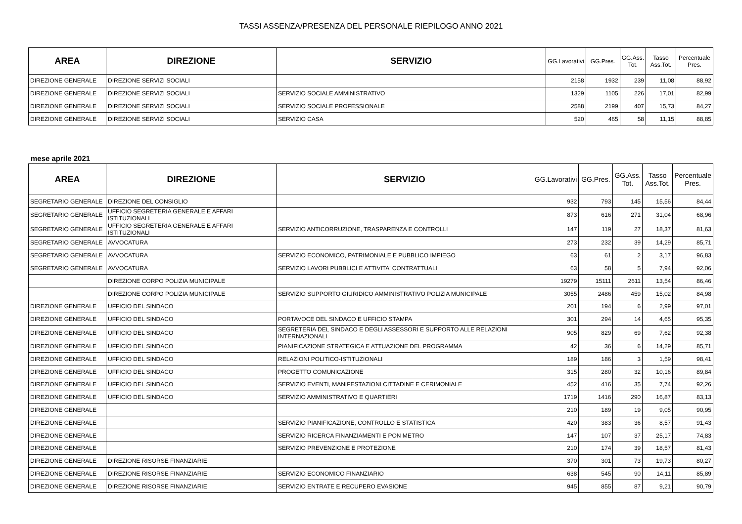TASSI ASSENZA/PRESENZA DEL PERSONALE RIEPILOGO ANNO 2021
| AREA | DIREZIONE | SERVIZIO | GG.Lavorativi | GG.Pres. | GG.Ass. Tot. | Tasso Ass.Tot. | Percentuale Pres. |
| --- | --- | --- | --- | --- | --- | --- | --- |
| DIREZIONE GENERALE | DIREZIONE SERVIZI SOCIALI | | 2158 | 1932 | 239 | 11,08 | 88,92 |
| DIREZIONE GENERALE | DIREZIONE SERVIZI SOCIALI | SERVIZIO SOCIALE AMMINISTRATIVO | 1329 | 1105 | 226 | 17,01 | 82,99 |
| DIREZIONE GENERALE | DIREZIONE SERVIZI SOCIALI | SERVIZIO SOCIALE PROFESSIONALE | 2588 | 2199 | 407 | 15,73 | 84,27 |
| DIREZIONE GENERALE | DIREZIONE SERVIZI SOCIALI | SERVIZIO CASA | 520 | 465 | 58 | 11,15 | 88,85 |
mese aprile 2021
| AREA | DIREZIONE | SERVIZIO | GG.Lavorativi | GG.Pres. | GG.Ass. Tot. | Tasso Ass.Tot. | Percentuale Pres. |
| --- | --- | --- | --- | --- | --- | --- | --- |
| SEGRETARIO GENERALE | DIREZIONE DEL CONSIGLIO | | 932 | 793 | 145 | 15,56 | 84,44 |
| SEGRETARIO GENERALE | UFFICIO SEGRETERIA GENERALE E AFFARI ISTITUZIONALI | | 873 | 616 | 271 | 31,04 | 68,96 |
| SEGRETARIO GENERALE | UFFICIO SEGRETERIA GENERALE E AFFARI ISTITUZIONALI | SERVIZIO ANTICORRUZIONE, TRASPARENZA E CONTROLLI | 147 | 119 | 27 | 18,37 | 81,63 |
| SEGRETARIO GENERALE | AVVOCATURA | | 273 | 232 | 39 | 14,29 | 85,71 |
| SEGRETARIO GENERALE | AVVOCATURA | SERVIZIO ECONOMICO, PATRIMONIALE E PUBBLICO IMPIEGO | 63 | 61 | 2 | 3,17 | 96,83 |
| SEGRETARIO GENERALE | AVVOCATURA | SERVIZIO LAVORI PUBBLICI E ATTIVITA' CONTRATTUALI | 63 | 58 | 5 | 7,94 | 92,06 |
| | DIREZIONE CORPO POLIZIA MUNICIPALE | | 19279 | 15111 | 2611 | 13,54 | 86,46 |
| | DIREZIONE CORPO POLIZIA MUNICIPALE | SERVIZIO SUPPORTO GIURIDICO AMMINISTRATIVO POLIZIA MUNICIPALE | 3055 | 2486 | 459 | 15,02 | 84,98 |
| DIREZIONE GENERALE | UFFICIO DEL SINDACO | | 201 | 194 | 6 | 2,99 | 97,01 |
| DIREZIONE GENERALE | UFFICIO DEL SINDACO | PORTAVOCE DEL SINDACO E UFFICIO STAMPA | 301 | 294 | 14 | 4,65 | 95,35 |
| DIREZIONE GENERALE | UFFICIO DEL SINDACO | SEGRETERIA DEL SINDACO E DEGLI ASSESSORI E SUPPORTO ALLE RELAZIONI INTERNAZIONALI | 905 | 829 | 69 | 7,62 | 92,38 |
| DIREZIONE GENERALE | UFFICIO DEL SINDACO | PIANIFICAZIONE STRATEGICA E ATTUAZIONE DEL PROGRAMMA | 42 | 36 | 6 | 14,29 | 85,71 |
| DIREZIONE GENERALE | UFFICIO DEL SINDACO | RELAZIONI POLITICO-ISTITUZIONALI | 189 | 186 | 3 | 1,59 | 98,41 |
| DIREZIONE GENERALE | UFFICIO DEL SINDACO | PROGETTO COMUNICAZIONE | 315 | 280 | 32 | 10,16 | 89,84 |
| DIREZIONE GENERALE | UFFICIO DEL SINDACO | SERVIZIO EVENTI, MANIFESTAZIONI CITTADINE E CERIMONIALE | 452 | 416 | 35 | 7,74 | 92,26 |
| DIREZIONE GENERALE | UFFICIO DEL SINDACO | SERVIZIO AMMINISTRATIVO E QUARTIERI | 1719 | 1416 | 290 | 16,87 | 83,13 |
| DIREZIONE GENERALE | | | 210 | 189 | 19 | 9,05 | 90,95 |
| DIREZIONE GENERALE | | SERVIZIO PIANIFICAZIONE, CONTROLLO E STATISTICA | 420 | 383 | 36 | 8,57 | 91,43 |
| DIREZIONE GENERALE | | SERVIZIO RICERCA FINANZIAMENTI E PON METRO | 147 | 107 | 37 | 25,17 | 74,83 |
| DIREZIONE GENERALE | | SERVIZIO PREVENZIONE E PROTEZIONE | 210 | 174 | 39 | 18,57 | 81,43 |
| DIREZIONE GENERALE | DIREZIONE RISORSE FINANZIARIE | | 370 | 301 | 73 | 19,73 | 80,27 |
| DIREZIONE GENERALE | DIREZIONE RISORSE FINANZIARIE | SERVIZIO ECONOMICO FINANZIARIO | 638 | 545 | 90 | 14,11 | 85,89 |
| DIREZIONE GENERALE | DIREZIONE RISORSE FINANZIARIE | SERVIZIO ENTRATE E RECUPERO EVASIONE | 945 | 855 | 87 | 9,21 | 90,79 |